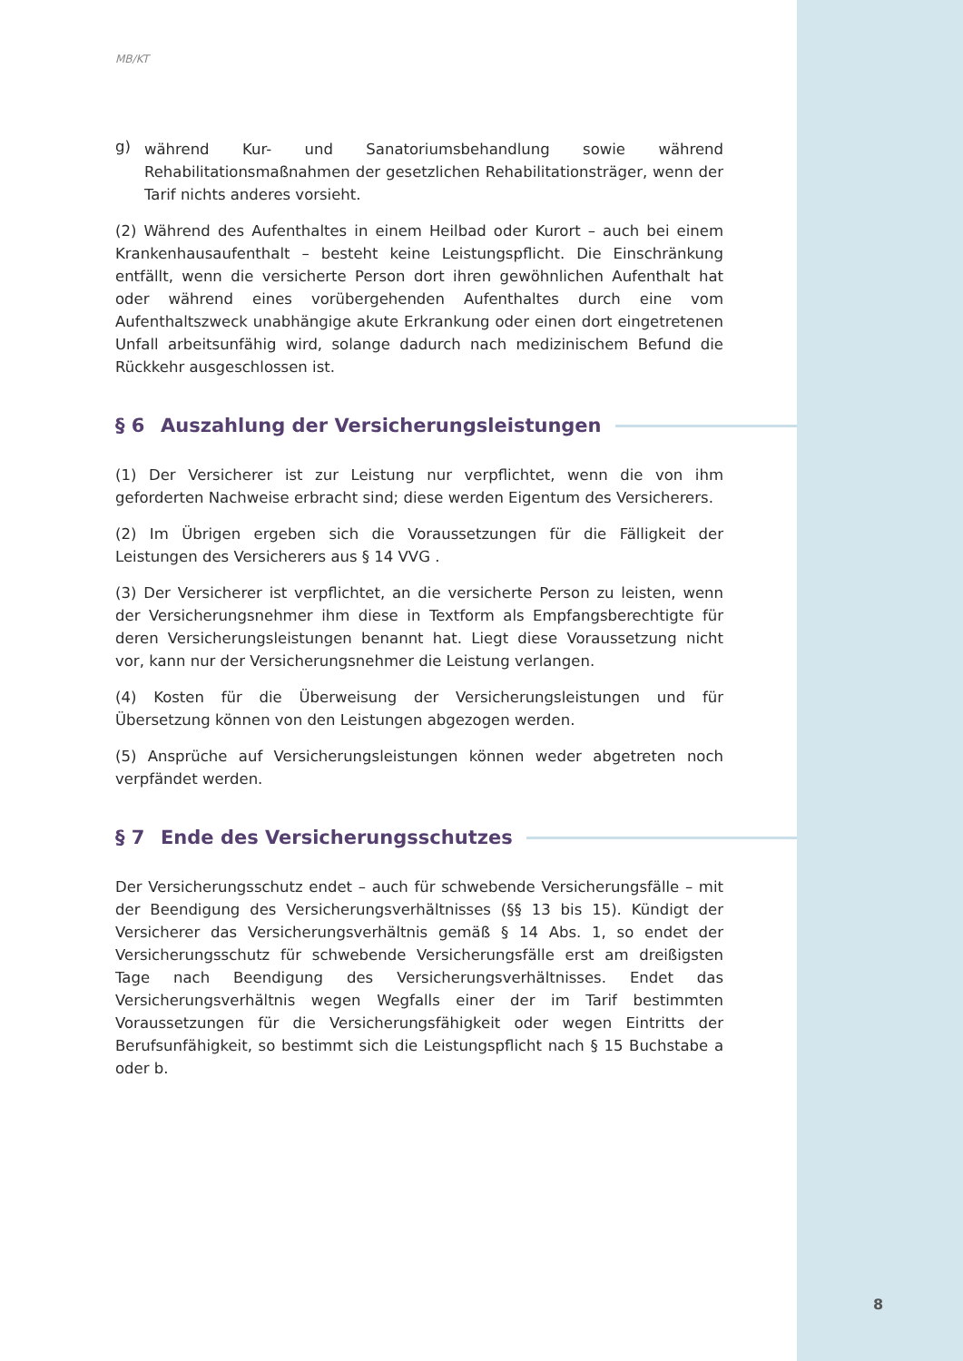MB/KT
g)
während Kur- und Sanatoriumsbehandlung sowie während Rehabilitationsmaßnahmen der gesetzlichen Rehabilitationsträger, wenn der Tarif nichts anderes vorsieht.
(2) Während des Aufenthaltes in einem Heilbad oder Kurort – auch bei einem Krankenhausaufenthalt – besteht keine Leistungspflicht. Die Einschränkung entfällt, wenn die versicherte Person dort ihren gewöhnlichen Aufenthalt hat oder während eines vorübergehenden Aufenthaltes durch eine vom Aufenthaltszweck unabhängige akute Erkrankung oder einen dort eingetretenen Unfall arbeitsunfähig wird, solange dadurch nach medizinischem Befund die Rückkehr ausgeschlossen ist.
§ 6 Auszahlung der Versicherungsleistungen
(1) Der Versicherer ist zur Leistung nur verpflichtet, wenn die von ihm geforderten Nachweise erbracht sind; diese werden Eigentum des Versicherers.
(2) Im Übrigen ergeben sich die Voraussetzungen für die Fälligkeit der Leistungen des Versicherers aus § 14 VVG .
(3) Der Versicherer ist verpflichtet, an die versicherte Person zu leisten, wenn der Versicherungsnehmer ihm diese in Textform als Empfangsberechtigte für deren Versicherungsleistungen benannt hat. Liegt diese Voraussetzung nicht vor, kann nur der Versicherungsnehmer die Leistung verlangen.
(4) Kosten für die Überweisung der Versicherungsleistungen und für Übersetzung können von den Leistungen abgezogen werden.
(5) Ansprüche auf Versicherungsleistungen können weder abgetreten noch verpfändet werden.
§ 7 Ende des Versicherungsschutzes
Der Versicherungsschutz endet – auch für schwebende Versicherungsfälle – mit der Beendigung des Versicherungsverhältnisses (§§ 13 bis 15). Kündigt der Versicherer das Versicherungsverhältnis gemäß § 14 Abs. 1, so endet der Versicherungsschutz für schwebende Versicherungsfälle erst am dreißigsten Tage nach Beendigung des Versicherungsverhältnisses. Endet das Versicherungsverhältnis wegen Wegfalls einer der im Tarif bestimmten Voraussetzungen für die Versicherungsfähigkeit oder wegen Eintritts der Berufsunfähigkeit, so bestimmt sich die Leistungspflicht nach § 15 Buchstabe a oder b.
8